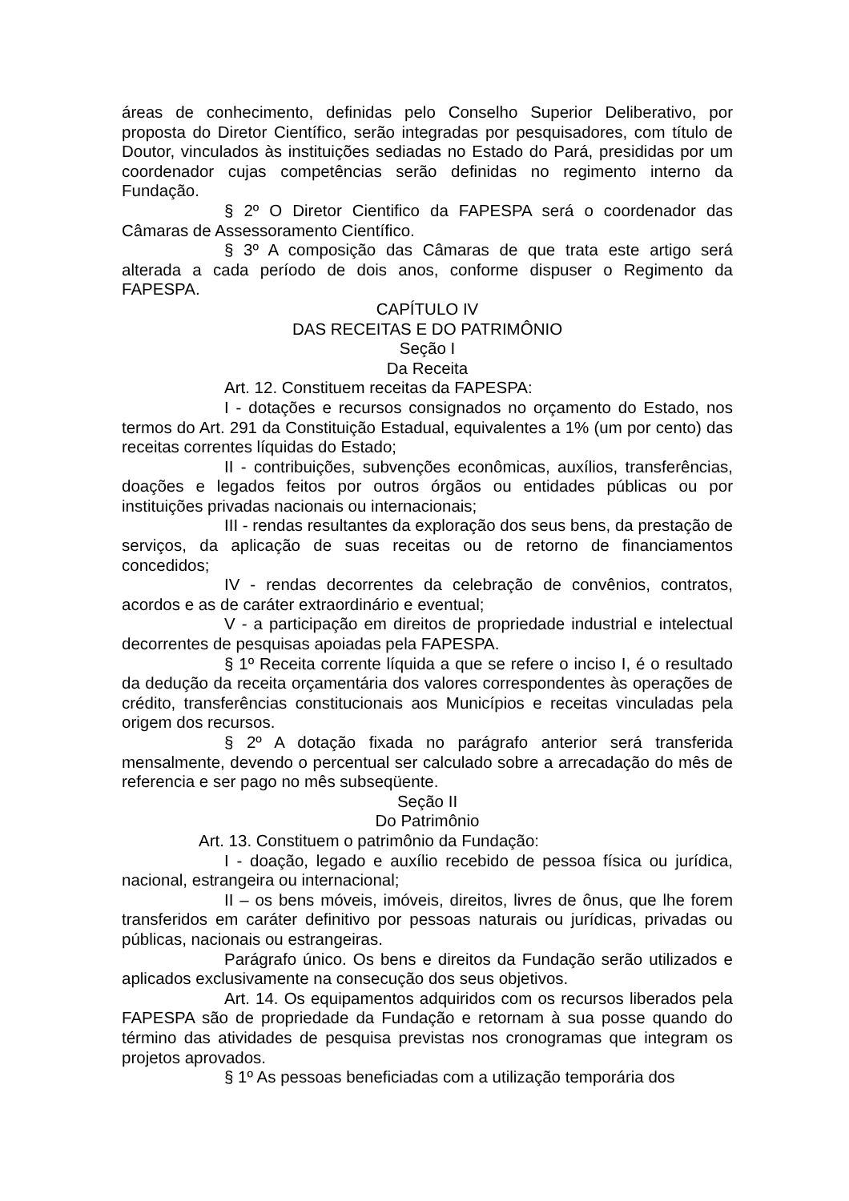áreas de conhecimento, definidas pelo Conselho Superior Deliberativo, por proposta do Diretor Científico, serão integradas por pesquisadores, com título de Doutor, vinculados às instituições sediadas no Estado do Pará, presididas por um coordenador cujas competências serão definidas no regimento interno da Fundação.
§ 2º O Diretor Cientifico da FAPESPA será o coordenador das Câmaras de Assessoramento Científico.
§ 3º A composição das Câmaras de que trata este artigo será alterada a cada período de dois anos, conforme dispuser o Regimento da FAPESPA.
CAPÍTULO IV
DAS RECEITAS E DO PATRIMÔNIO
Seção I
Da Receita
Art. 12. Constituem receitas da FAPESPA:
I - dotações e recursos consignados no orçamento do Estado, nos termos do Art. 291 da Constituição Estadual, equivalentes a 1% (um por cento) das receitas correntes líquidas do Estado;
II - contribuições, subvenções econômicas, auxílios, transferências, doações e legados feitos por outros órgãos ou entidades públicas ou por instituições privadas nacionais ou internacionais;
III - rendas resultantes da exploração dos seus bens, da prestação de serviços, da aplicação de suas receitas ou de retorno de financiamentos concedidos;
IV - rendas decorrentes da celebração de convênios, contratos, acordos e as de caráter extraordinário e eventual;
V - a participação em direitos de propriedade industrial e intelectual decorrentes de pesquisas apoiadas pela FAPESPA.
§ 1º Receita corrente líquida a que se refere o inciso I, é o resultado da dedução da receita orçamentária dos valores correspondentes às operações de crédito, transferências constitucionais aos Municípios e receitas vinculadas pela origem dos recursos.
§ 2º A dotação fixada no parágrafo anterior será transferida mensalmente, devendo o percentual ser calculado sobre a arrecadação do mês de referencia e ser pago no mês subseqüente.
Seção II
Do Patrimônio
Art. 13. Constituem o patrimônio da Fundação:
I - doação, legado e auxílio recebido de pessoa física ou jurídica, nacional, estrangeira ou internacional;
II – os bens móveis, imóveis, direitos, livres de ônus, que lhe forem transferidos em caráter definitivo por pessoas naturais ou jurídicas, privadas ou públicas, nacionais ou estrangeiras.
Parágrafo único. Os bens e direitos da Fundação serão utilizados e aplicados exclusivamente na consecução dos seus objetivos.
Art. 14. Os equipamentos adquiridos com os recursos liberados pela FAPESPA são de propriedade da Fundação e retornam à sua posse quando do término das atividades de pesquisa previstas nos cronogramas que integram os projetos aprovados.
§ 1º As pessoas beneficiadas com a utilização temporária dos